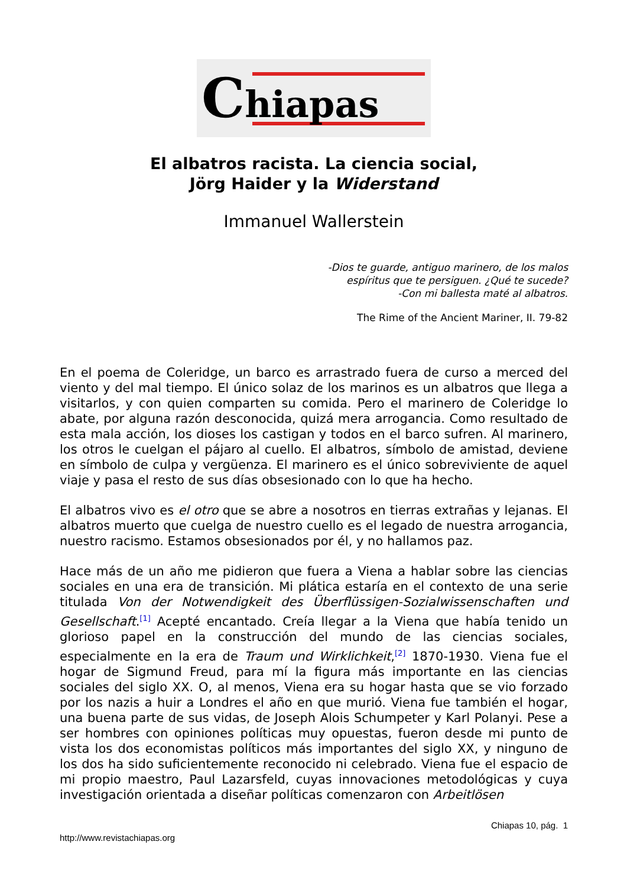Chiapas
El albatros racista. La ciencia social,
Jörg Haider y la Widerstand
Immanuel Wallerstein
-Dios te guarde, antiguo marinero, de los malos
espíritus que te persiguen. ¿Qué te sucede?
-Con mi ballesta maté al albatros.
The Rime of the Ancient Mariner, II. 79-82
En el poema de Coleridge, un barco es arrastrado fuera de curso a merced del viento y del mal tiempo. El único solaz de los marinos es un albatros que llega a visitarlos, y con quien comparten su comida. Pero el marinero de Coleridge lo abate, por alguna razón desconocida, quizá mera arrogancia. Como resultado de esta mala acción, los dioses los castigan y todos en el barco sufren. Al marinero, los otros le cuelgan el pájaro al cuello. El albatros, símbolo de amistad, deviene en símbolo de culpa y vergüenza. El marinero es el único sobreviviente de aquel viaje y pasa el resto de sus días obsesionado con lo que ha hecho.
El albatros vivo es el otro que se abre a nosotros en tierras extrañas y lejanas. El albatros muerto que cuelga de nuestro cuello es el legado de nuestra arrogancia, nuestro racismo. Estamos obsesionados por él, y no hallamos paz.
Hace más de un año me pidieron que fuera a Viena a hablar sobre las ciencias sociales en una era de transición. Mi plática estaría en el contexto de una serie titulada Von der Notwendigkeit des Überflüssigen-Sozialwissenschaften und Gesellschaft.<sup>[1]</sup> Acepté encantado. Creía llegar a la Viena que había tenido un glorioso papel en la construcción del mundo de las ciencias sociales, especialmente en la era de Traum und Wirklichkeit,<sup>[2]</sup> 1870-1930. Viena fue el hogar de Sigmund Freud, para mí la figura más importante en las ciencias sociales del siglo XX. O, al menos, Viena era su hogar hasta que se vio forzado por los nazis a huir a Londres el año en que murió. Viena fue también el hogar, una buena parte de sus vidas, de Joseph Alois Schumpeter y Karl Polanyi. Pese a ser hombres con opiniones políticas muy opuestas, fueron desde mi punto de vista los dos economistas políticos más importantes del siglo XX, y ninguno de los dos ha sido suficientemente reconocido ni celebrado. Viena fue el espacio de mi propio maestro, Paul Lazarsfeld, cuyas innovaciones metodológicas y cuya investigación orientada a diseñar políticas comenzaron con Arbeitlösen
Chiapas 10, pág. 1
http://www.revistachiapas.org